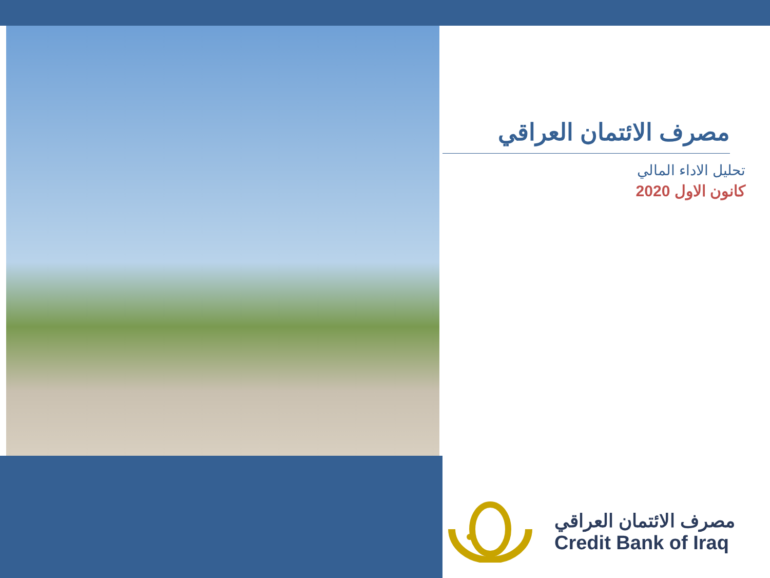مصرف الائتمان العراقي
تحليل الاداء المالي
كانون الاول 2020
مصرف الائتمان العراقي
Credit Bank of Iraq